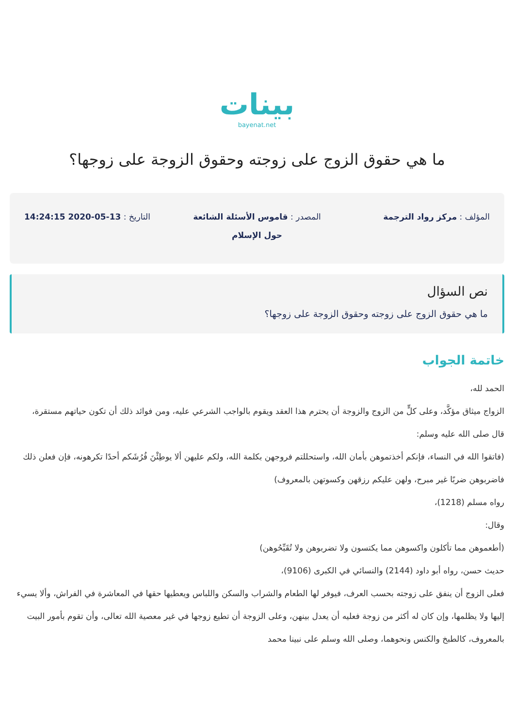بينات
bayenat.net
ما هي حقوق الزوج على زوجته وحقوق الزوجة على زوجها؟
المؤلف : مركز رواد الترجمة المصدر : قاموس الأسئلة الشائعة حول الإسلام
التاريخ : 13-05-2020 14:24:15
نص السؤال
ما هي حقوق الزوج على زوجته وحقوق الزوجة على زوجها؟
خاتمة الجواب
الحمد لله،
الزواج ميثاق مؤكَّد، وعلى كلٍّ من الزوج والزوجة أن يحترم هذا العقد ويقوم بالواجب الشرعي عليه، ومن فوائد ذلك أن تكون حياتهم مستقرة،
قال صلى الله عليه وسلم:
(فاتقوا الله في النساء، فإنكم أخذتموهن بأمان الله، واستحللتم فروجهن بكلمة الله، ولكم عليهن ألا يوطِئْنَ فُرُشَكم أحدًا تكرهونه، فإن فعلن ذلك فاضربوهن ضربًا غير مبرح، ولهن عليكم رزقهن وكسوتهن بالمعروف)
رواه مسلم (1218)،
وقال:
(أطعموهن مما تأكلون واكسوهن مما يكتسون ولا تضربوهن ولا تُقَبِّحُوهن)
حديث حسن، رواه أبو داود (2144) والنسائي في الكبرى (9106)،
فعلى الزوج أن ينفق على زوجته بحسب العرف، فيوفر لها الطعام والشراب والسكن واللباس ويعطيها حقها في المعاشرة في الفراش، وألا يسيء إليها ولا يظلمها، وإن كان له أكثر من زوجة فعليه أن يعدل بينهن، وعلى الزوجة أن تطيع زوجها في غير معصية الله تعالى، وأن تقوم بأمور البيت بالمعروف، كالطبخ والكنس ونحوهما، وصلى الله وسلم على نبينا محمد